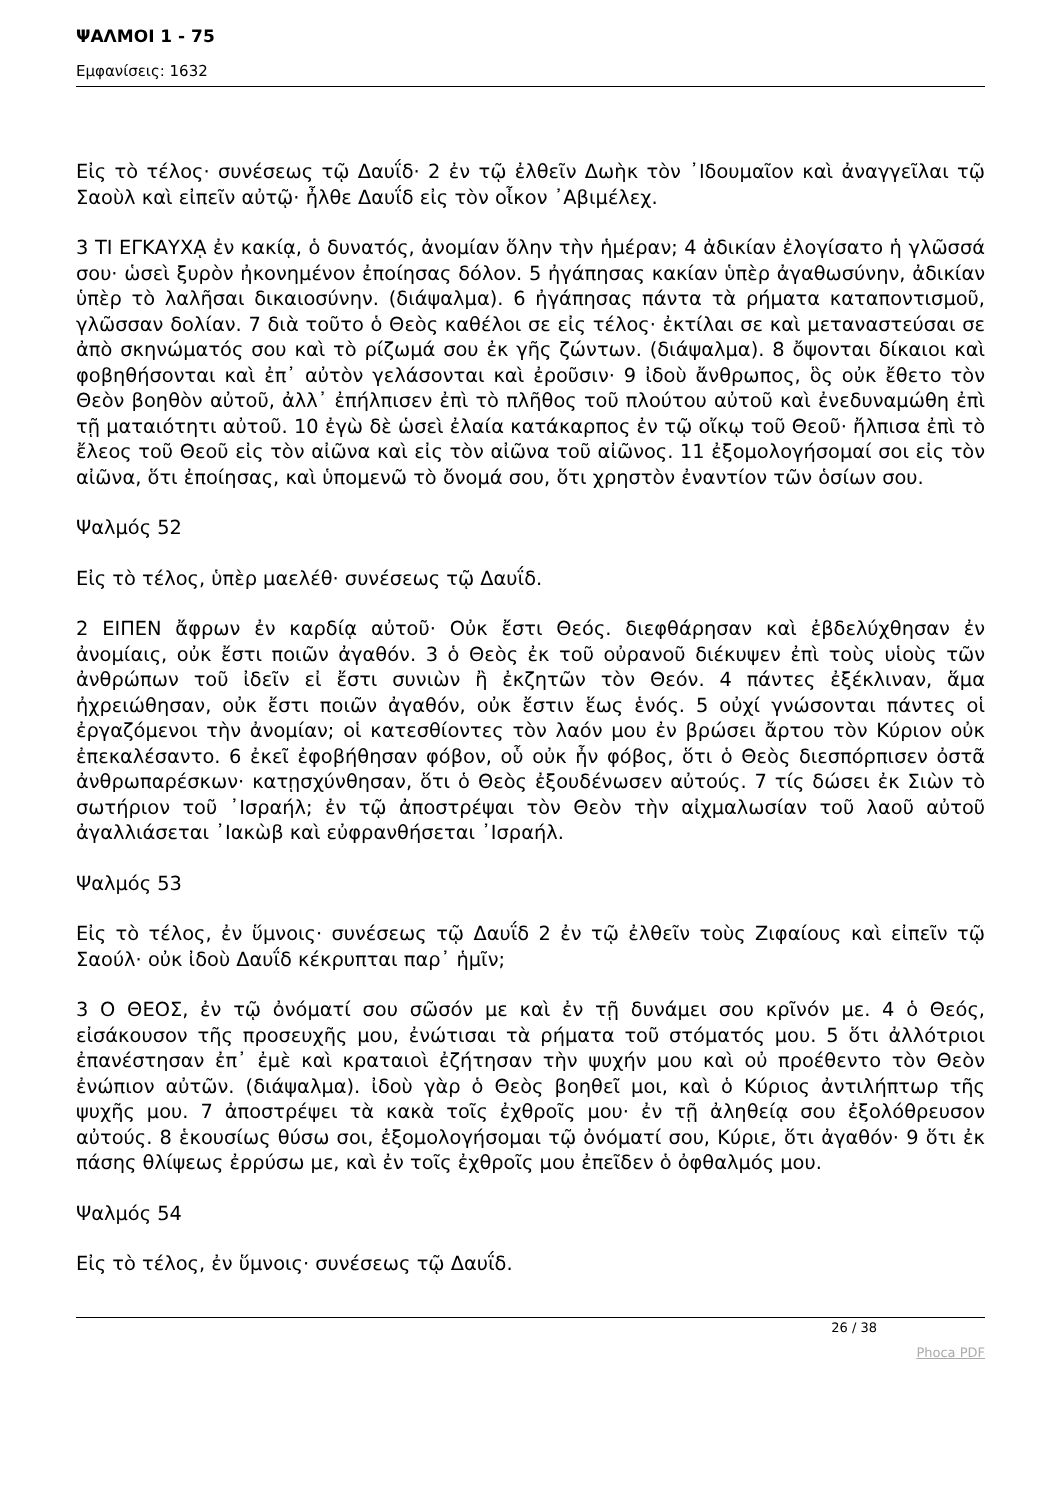ΨΑΛΜΟΙ 1 - 75
Εμφανίσεις: 1632
Εἰς τὸ τέλος· συνέσεως τῷ Δαυΐδ· 2 ἐν τῷ ἐλθεῖν Δωὴκ τὸν ᾿Ιδουμαῖον καὶ ἀναγγεῖλαι τῷ Σαοὺλ καὶ εἰπεῖν αὐτῷ· ἦλθε Δαυΐδ εἰς τὸν οἶκον ᾿Αβιμέλεχ.
3 ΤΙ ΕΓΚΑΥΧᾼ ἐν κακίᾳ, ὁ δυνατός, ἀνομίαν ὅλην τὴν ἡμέραν; 4 ἀδικίαν ἐλογίσατο ἡ γλῶσσά σου· ὡσεὶ ξυρὸν ἠκονημένον ἐποίησας δόλον. 5 ἠγάπησας κακίαν ὑπὲρ ἀγαθωσύνην, ἀδικίαν ὑπὲρ τὸ λαλῆσαι δικαιοσύνην. (διάψαλμα). 6 ἠγάπησας πάντα τὰ ρήματα καταποντισμοῦ, γλῶσσαν δολίαν. 7 διὰ τοῦτο ὁ Θεὸς καθέλοι σε εἰς τέλος· ἐκτίλαι σε καὶ μεταναστεύσαι σε ἀπὸ σκηνώματός σου καὶ τὸ ρίζωμά σου ἐκ γῆς ζώντων. (διάψαλμα). 8 ὄψονται δίκαιοι καὶ φοβηθήσονται καὶ ἐπ᾿ αὐτὸν γελάσονται καὶ ἐροῦσιν· 9 ἰδοὺ ἄνθρωπος, ὃς οὐκ ἔθετο τὸν Θεὸν βοηθὸν αὐτοῦ, ἀλλ᾿ ἐπήλπισεν ἐπὶ τὸ πλῆθος τοῦ πλούτου αὐτοῦ καὶ ἐνεδυναμώθη ἐπὶ τῇ ματαιότητι αὐτοῦ. 10 ἐγὼ δὲ ὡσεὶ ἐλαία κατάκαρπος ἐν τῷ οἴκῳ τοῦ Θεοῦ· ἤλπισα ἐπὶ τὸ ἔλεος τοῦ Θεοῦ εἰς τὸν αἰῶνα καὶ εἰς τὸν αἰῶνα τοῦ αἰῶνος. 11 ἐξομολογήσομαί σοι εἰς τὸν αἰῶνα, ὅτι ἐποίησας, καὶ ὑπομενῶ τὸ ὄνομά σου, ὅτι χρηστὸν ἐναντίον τῶν ὁσίων σου.
Ψαλμός 52
Εἰς τὸ τέλος, ὑπὲρ μαελέθ· συνέσεως τῷ Δαυΐδ.
2 ΕΙΠΕΝ ἄφρων ἐν καρδίᾳ αὐτοῦ· Οὐκ ἔστι Θεός. διεφθάρησαν καὶ ἐβδελύχθησαν ἐν ἀνομίαις, οὐκ ἔστι ποιῶν ἀγαθόν. 3 ὁ Θεὸς ἐκ τοῦ οὐρανοῦ διέκυψεν ἐπὶ τοὺς υἱοὺς τῶν ἀνθρώπων τοῦ ἰδεῖν εἰ ἔστι συνιὼν ἢ ἐκζητῶν τὸν Θεόν. 4 πάντες ἐξέκλιναν, ἅμα ἠχρειώθησαν, οὐκ ἔστι ποιῶν ἀγαθόν, οὐκ ἔστιν ἕως ἑνός. 5 οὐχί γνώσονται πάντες οἱ ἐργαζόμενοι τὴν ἀνομίαν; οἱ κατεσθίοντες τὸν λαόν μου ἐν βρώσει ἄρτου τὸν Κύριον οὐκ ἐπεκαλέσαντο. 6 ἐκεῖ ἐφοβήθησαν φόβον, οὗ οὐκ ἦν φόβος, ὅτι ὁ Θεὸς διεσπόρπισεν ὀστᾶ ἀνθρωπαρέσκων· κατῃσχύνθησαν, ὅτι ὁ Θεὸς ἐξουδένωσεν αὐτούς. 7 τίς δώσει ἐκ Σιὼν τὸ σωτήριον τοῦ ᾿Ισραήλ; ἐν τῷ ἀποστρέψαι τὸν Θεὸν τὴν αἰχμαλωσίαν τοῦ λαοῦ αὐτοῦ ἀγαλλιάσεται ᾿Ιακὼβ καὶ εὐφρανθήσεται ᾿Ισραήλ.
Ψαλμός 53
Εἰς τὸ τέλος, ἐν ὕμνοις· συνέσεως τῷ Δαυΐδ 2 ἐν τῷ ἐλθεῖν τοὺς Ζιφαίους καὶ εἰπεῖν τῷ Σαούλ· οὐκ ἰδοὺ Δαυΐδ κέκρυπται παρ᾿ ἡμῖν;
3 Ο ΘΕΟΣ, ἐν τῷ ὀνόματί σου σῶσόν με καὶ ἐν τῇ δυνάμει σου κρῖνόν με. 4 ὁ Θεός, εἰσάκουσον τῆς προσευχῆς μου, ἐνώτισαι τὰ ρήματα τοῦ στόματός μου. 5 ὅτι ἀλλότριοι ἐπανέστησαν ἐπ᾿ ἐμὲ καὶ κραταιοὶ ἐζήτησαν τὴν ψυχήν μου καὶ οὐ προέθεντο τὸν Θεὸν ἐνώπιον αὐτῶν. (διάψαλμα). ἰδοὺ γὰρ ὁ Θεὸς βοηθεῖ μοι, καὶ ὁ Κύριος ἀντιλήπτωρ τῆς ψυχῆς μου. 7 ἀποστρέψει τὰ κακὰ τοῖς ἐχθροῖς μου· ἐν τῇ ἀληθείᾳ σου ἐξολόθρευσον αὐτούς. 8 ἑκουσίως θύσω σοι, ἐξομολογήσομαι τῷ ὀνόματί σου, Κύριε, ὅτι ἀγαθόν· 9 ὅτι ἐκ πάσης θλίψεως ἐρρύσω με, καὶ ἐν τοῖς ἐχθροῖς μου ἐπεῖδεν ὁ ὀφθαλμός μου.
Ψαλμός 54
Εἰς τὸ τέλος, ἐν ὕμνοις· συνέσεως τῷ Δαυΐδ.
26 / 38
Phoca PDF